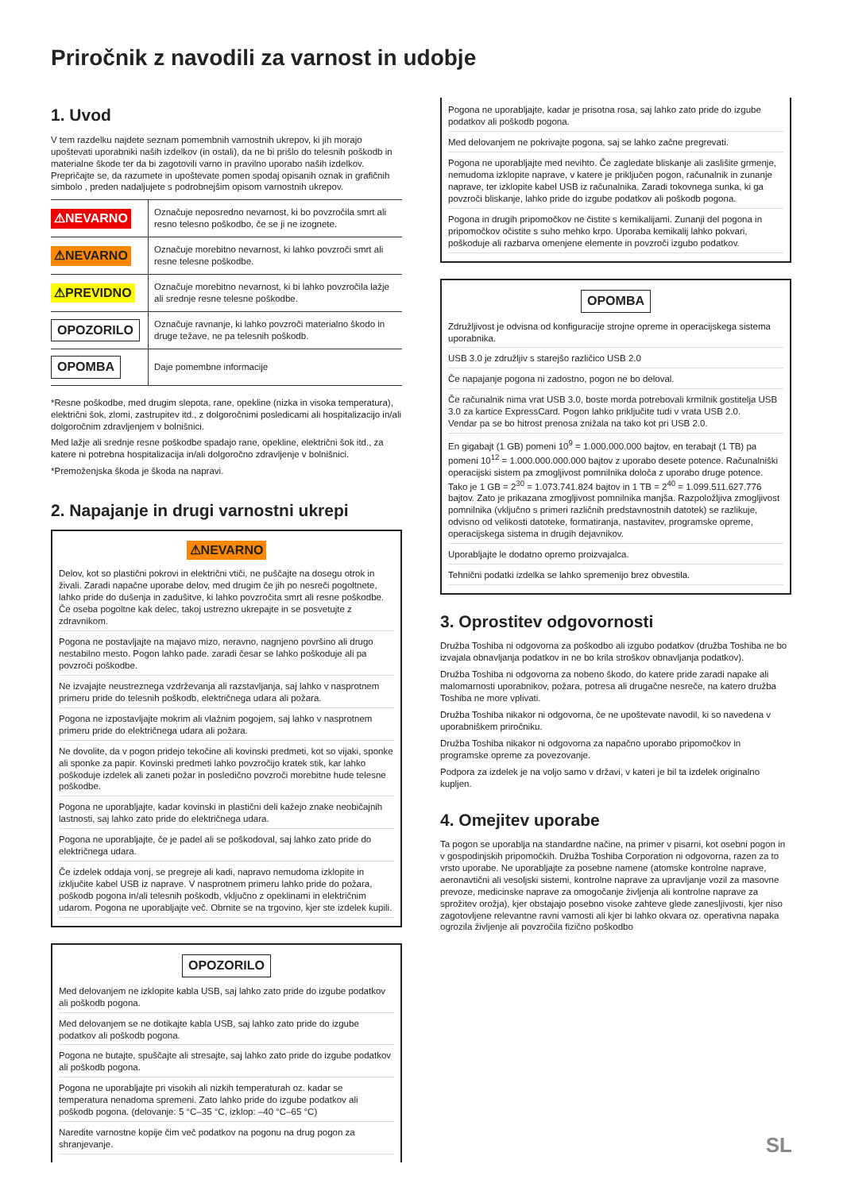Priročnik z navodili za varnost in udobje
1. Uvod
V tem razdelku najdete seznam pomembnih varnostnih ukrepov, ki jih morajo upoštevati uporabniki naših izdelkov (in ostali), da ne bi prišlo do telesnih poškodb in materialne škode ter da bi zagotovili varno in pravilno uporabo naših izdelkov. Prepričajte se, da razumete in upoštevate pomen spodaj opisanih oznak in grafičnih simbolo , preden nadaljujete s podrobnejšim opisom varnostnih ukrepov.
| ⚠NEVARNO | Označuje neposredno nevarnost, ki bo povzročila smrt ali resno telesno poškodbo, če se ji ne izognete. |
| ⚠NEVARNO | Označuje morebitno nevarnost, ki lahko povzroči smrt ali resne telesne poškodbe. |
| ⚠PREVIDNO | Označuje morebitno nevarnost, ki bi lahko povzročila lažje ali srednje resne telesne poškodbe. |
| OPOZORILO | Označuje ravnanje, ki lahko povzroči materialno škodo in druge težave, ne pa telesnih poškodb. |
| OPOMBA | Daje pomembne informacije |
*Resne poškodbe, med drugim slepota, rane, opekline (nizka in visoka temperatura), električni šok, zlomi, zastrupitev itd., z dolgoročnimi posledicami ali hospitalizacijo in/ali dolgoročnim zdravljenjem v bolnišnici.
Med lažje ali srednje resne poškodbe spadajo rane, opekline, električni šok itd., za katere ni potrebna hospitalizacija in/ali dolgoročno zdravljenje v bolnišnici.
*Premoženjska škoda je škoda na napravi.
2. Napajanje in drugi varnostni ukrepi
⚠NEVARNO
Delov, kot so plastični pokrovi in električni vtiči, ne puščajte na dosegu otrok in živali. Zaradi napačne uporabe delov, med drugim če jih po nesreči pogoltnete, lahko pride do dušenja in zadušitve, ki lahko povzročita smrt ali resne poškodbe. Če oseba pogoltne kak delec, takoj ustrezno ukrepajte in se posvetujte z zdravnikom.
Pogona ne postavljajte na majavo mizo, neravno, nagnjeno površino ali drugo nestabilno mesto. Pogon lahko pade. zaradi česar se lahko poškoduje ali pa povzroči poškodbe.
Ne izvajajte neustreznega vzdrževanja ali razstavljanja, saj lahko v nasprotnem primeru pride do telesnih poškodb, električnega udara ali požara.
Pogona ne izpostavljajte mokrim ali vlažnim pogojem, saj lahko v nasprotnem primeru pride do električnega udara ali požara.
Ne dovolite, da v pogon pridejo tekočine ali kovinski predmeti, kot so vijaki, sponke ali sponke za papir. Kovinski predmeti lahko povzročijo kratek stik, kar lahko poškoduje izdelek ali zaneti požar in posledično povzroči morebitne hude telesne poškodbe.
Pogona ne uporabljajte, kadar kovinski in plastični deli kažejo znake neobičajnih lastnosti, saj lahko zato pride do električnega udara.
Pogona ne uporabljajte, če je padel ali se poškodoval, saj lahko zato pride do električnega udara.
Če izdelek oddaja vonj, se pregreje ali kadi, napravo nemudoma izklopite in izključite kabel USB iz naprave. V nasprotnem primeru lahko pride do požara, poškodb pogona in/ali telesnih poškodb, vključno z opeklinami in električnim udarom. Pogona ne uporabljajte več. Obrnite se na trgovino, kjer ste izdelek kupili.
OPOZORILO
Med delovanjem ne izklopite kabla USB, saj lahko zato pride do izgube podatkov ali poškodb pogona.
Med delovanjem se ne dotikajte kabla USB, saj lahko zato pride do izgube podatkov ali poškodb pogona.
Pogona ne butajte, spuščajte ali stresajte, saj lahko zato pride do izgube podatkov ali poškodb pogona.
Pogona ne uporabljajte pri visokih ali nizkih temperaturah oz. kadar se temperatura nenadoma spremeni. Zato lahko pride do izgube podatkov ali poškodb pogona. (delovanje: 5 °C–35 °C, izklop: –40 °C–65 °C)
Naredite varnostne kopije čim več podatkov na pogonu na drug pogon za shranjevanje.
Pogona ne uporabljajte, kadar je prisotna rosa, saj lahko zato pride do izgube podatkov ali poškodb pogona.
Med delovanjem ne pokrivajte pogona, saj se lahko začne pregrevati.
Pogona ne uporabljajte med nevihto. Če zagledate bliskanje ali zaslišite grmenje, nemudoma izklopite naprave, v katere je priključen pogon, računalnik in zunanje naprave, ter izklopite kabel USB iz računalnika. Zaradi tokovnega sunka, ki ga povzroči bliskanje, lahko pride do izgube podatkov ali poškodb pogona.
Pogona in drugih pripomočkov ne čistite s kemikalijami. Zunanji del pogona in pripomočkov očistite s suho mehko krpo. Uporaba kemikalij lahko pokvari, poškoduje ali razbarva omenjene elemente in povzroči izgubo podatkov.
OPOMBA
Združljivost je odvisna od konfiguracije strojne opreme in operacijskega sistema uporabnika.
USB 3.0 je združljiv s starejšo različico USB 2.0
Če napajanje pogona ni zadostno, pogon ne bo deloval.
Če računalnik nima vrat USB 3.0, boste morda potrebovali krmilnik gostitelja USB 3.0 za kartice ExpressCard. Pogon lahko priključite tudi v vrata USB 2.0.
Vendar pa se bo hitrost prenosa znižala na tako kot pri USB 2.0.
En gigabajt (1 GB) pomeni 10<sup>9</sup> = 1.000.000.000 bajtov, en terabajt (1 TB) pa pomeni 10<sup>12</sup> = 1.000.000.000.000 bajtov z uporabo desete potence. Računalniški operacijski sistem pa zmogljivost pomnilnika določa z uporabo druge potence. Tako je 1 GB = 2<sup>30</sup> = 1.073.741.824 bajtov in 1 TB = 2<sup>40</sup> = 1.099.511.627.776 bajtov. Zato je prikazana zmogljivost pomnilnika manjša. Razpoložljiva zmogljivost pomnilnika (vključno s primeri različnih predstavnostnih datotek) se razlikuje, odvisno od velikosti datoteke, formatiranja, nastavitev, programske opreme, operacijskega sistema in drugih dejavnikov.
Uporabljajte le dodatno opremo proizvajalca.
Tehnični podatki izdelka se lahko spremenijo brez obvestila.
3. Oprostitev odgovornosti
Družba Toshiba ni odgovorna za poškodbo ali izgubo podatkov (družba Toshiba ne bo izvajala obnavljanja podatkov in ne bo krila stroškov obnavljanja podatkov).
Družba Toshiba ni odgovorna za nobeno škodo, do katere pride zaradi napake ali malomarnosti uporabnikov, požara, potresa ali drugačne nesreče, na katero družba Toshiba ne more vplivati.
Družba Toshiba nikakor ni odgovorna, če ne upoštevate navodil, ki so navedena v uporabniškem priročniku.
Družba Toshiba nikakor ni odgovorna za napačno uporabo pripomočkov in programske opreme za povezovanje.
Podpora za izdelek je na voljo samo v državi, v kateri je bil ta izdelek originalno kupljen.
4. Omejitev uporabe
Ta pogon se uporablja na standardne načine, na primer v pisarni, kot osebni pogon in v gospodinjskih pripomočkih. Družba Toshiba Corporation ni odgovorna, razen za to vrsto uporabe. Ne uporabljajte za posebne namene (atomske kontrolne naprave, aeronavtični ali vesoljski sistemi, kontrolne naprave za upravljanje vozil za masovne prevoze, medicinske naprave za omogočanje življenja ali kontrolne naprave za sprožitev orožja), kjer obstajajo posebno visoke zahteve glede zanesljivosti, kjer niso zagotovljene relevantne ravni varnosti ali kjer bi lahko okvara oz. operativna napaka ogrozila življenje ali povzročila fizično poškodbo
SL